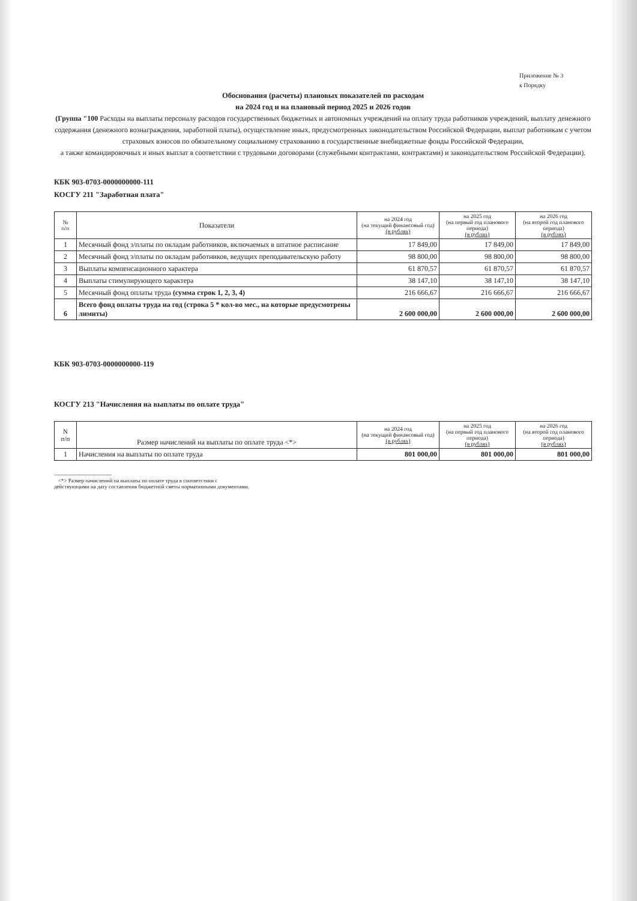Приложение № 3
к Порядку
Обоснования (расчеты) плановых показателей по расходам
на 2024 год и на плановый период 2025 и 2026 годов
(Группа "100 Расходы на выплаты персоналу расходов государственных бюджетных и автономных учреждений на оплату труда работников учреждений, выплату денежного содержания (денежного вознаграждения, заработной платы), осуществление иных, предусмотренных законодательством Российской Федерации, выплат работникам с учетом страховых взносов по обязательному социальному страхованию в государственные внебюджетные фонды Российской Федерации,
а также командировочных и иных выплат в соответствии с трудовыми договорами (служебными контрактами, контрактами) и законодательством Российской Федерации).
КБК 903-0703-0000000000-111
КОСГУ 211 "Заработная плата"
| № п/п | Показатели | на 2024 год (на текущий финансовый год) (в рублях) | на 2025 год (на первый год планового периода) (в рублях) | на 2026 год (на второй год планового периода) (в рублях) |
| --- | --- | --- | --- | --- |
| 1 | Месячный фонд з/платы по окладам работников, включаемых в штатное расписание | 17 849,00 | 17 849,00 | 17 849,00 |
| 2 | Месячный фонд з/платы по окладам работников, ведущих преподавательскую работу | 98 800,00 | 98 800,00 | 98 800,00 |
| 3 | Выплаты компенсационного характера | 61 870,57 | 61 870,57 | 61 870,57 |
| 4 | Выплаты стимулирующего характера | 38 147,10 | 38 147,10 | 38 147,10 |
| 5 | Месячный фонд оплаты труда (сумма строк 1, 2, 3, 4) | 216 666,67 | 216 666,67 | 216 666,67 |
| 6 | Всего фонд оплаты труда на год (строка 5 * кол-во мес., на которые предусмотрены лимиты) | 2 600 000,00 | 2 600 000,00 | 2 600 000,00 |
КБК 903-0703-0000000000-119
КОСГУ 213 "Начисления на выплаты по оплате труда"
| N п/п | Размер начислений на выплаты по оплате труда <*> | на 2024 год (на текущий финансовый год) (в рублях) | на 2025 год (на первый год планового периода) (в рублях) | на 2026 год (на второй год планового периода) (в рублях) |
| --- | --- | --- | --- | --- |
| 1 | Начисления на выплаты по оплате труда | 801 000,00 | 801 000,00 | 801 000,00 |
--------------------------------
<*> Размер начислений на выплаты по оплате труда в соответствии с
действующими на дату составления бюджетной сметы нормативными документами.